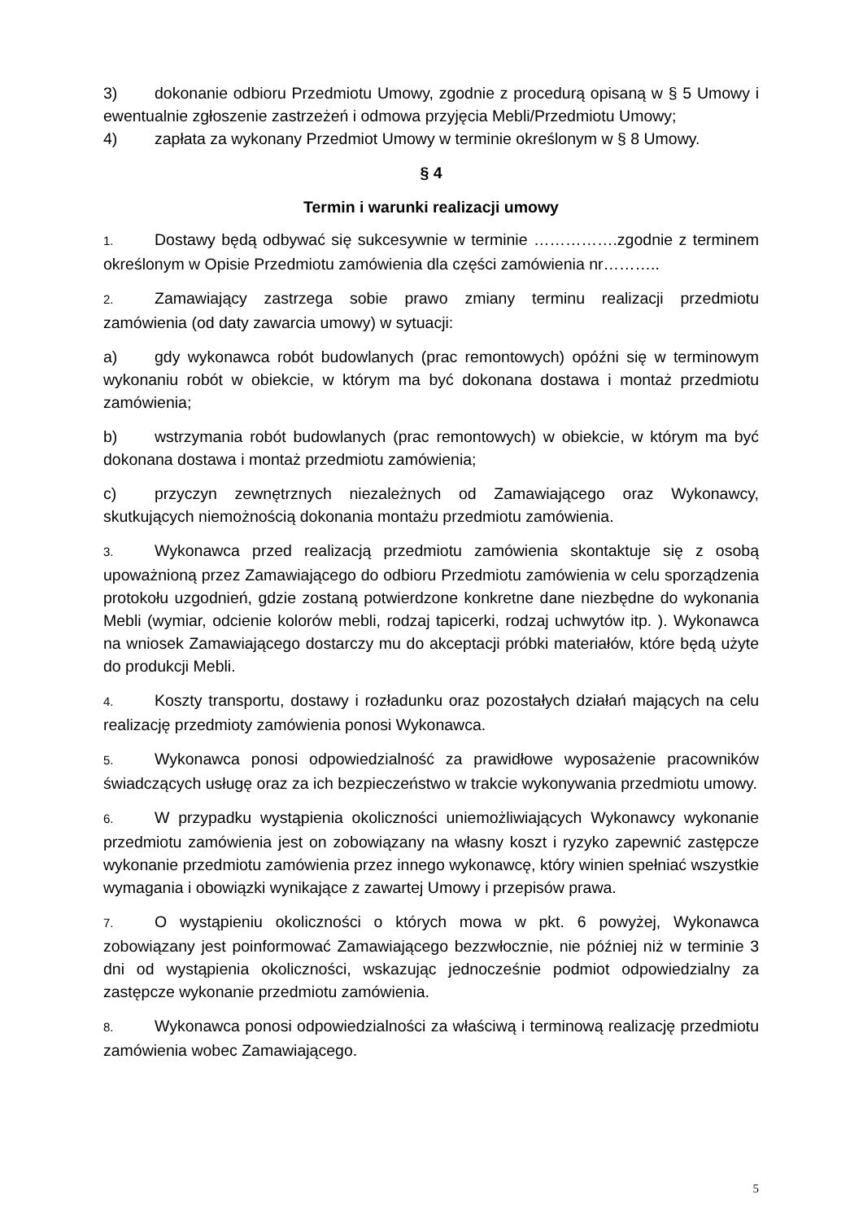3) dokonanie odbioru Przedmiotu Umowy, zgodnie z procedurą opisaną w § 5 Umowy i ewentualnie zgłoszenie zastrzeżeń i odmowa przyjęcia Mebli/Przedmiotu Umowy;
4) zapłata za wykonany Przedmiot Umowy w terminie określonym w § 8 Umowy.
§ 4
Termin i warunki realizacji umowy
1. Dostawy będą odbywać się sukcesywnie w terminie …………….zgodnie z terminem określonym w Opisie Przedmiotu zamówienia dla części zamówienia nr………..
2. Zamawiający zastrzega sobie prawo zmiany terminu realizacji przedmiotu zamówienia (od daty zawarcia umowy) w sytuacji:
a) gdy wykonawca robót budowlanych (prac remontowych) opóźni się w terminowym wykonaniu robót w obiekcie, w którym ma być dokonana dostawa i montaż przedmiotu zamówienia;
b) wstrzymania robót budowlanych (prac remontowych) w obiekcie, w którym ma być dokonana dostawa i montaż przedmiotu zamówienia;
c) przyczyn zewnętrznych niezależnych od Zamawiającego oraz Wykonawcy, skutkujących niemożnością dokonania montażu przedmiotu zamówienia.
3. Wykonawca przed realizacją przedmiotu zamówienia skontaktuje się z osobą upoważnioną przez Zamawiającego do odbioru Przedmiotu zamówienia w celu sporządzenia protokołu uzgodnień, gdzie zostaną potwierdzone konkretne dane niezbędne do wykonania Mebli (wymiar, odcienie kolorów mebli, rodzaj tapicerki, rodzaj uchwytów itp. ). Wykonawca na wniosek Zamawiającego dostarczy mu do akceptacji próbki materiałów, które będą użyte do produkcji Mebli.
4. Koszty transportu, dostawy i rozładunku oraz pozostałych działań mających na celu realizację przedmioty zamówienia ponosi Wykonawca.
5. Wykonawca ponosi odpowiedzialność za prawidłowe wyposażenie pracowników świadczących usługę oraz za ich bezpieczeństwo w trakcie wykonywania przedmiotu umowy.
6. W przypadku wystąpienia okoliczności uniemożliwiających Wykonawcy wykonanie przedmiotu zamówienia jest on zobowiązany na własny koszt i ryzyko zapewnić zastępcze wykonanie przedmiotu zamówienia przez innego wykonawcę, który winien spełniać wszystkie wymagania i obowiązki wynikające z zawartej Umowy i przepisów prawa.
7. O wystąpieniu okoliczności o których mowa w pkt. 6 powyżej, Wykonawca zobowiązany jest poinformować Zamawiającego bezzwłocznie, nie później niż w terminie 3 dni od wystąpienia okoliczności, wskazując jednocześnie podmiot odpowiedzialny za zastępcze wykonanie przedmiotu zamówienia.
8. Wykonawca ponosi odpowiedzialności za właściwą i terminową realizację przedmiotu zamówienia wobec Zamawiającego.
5